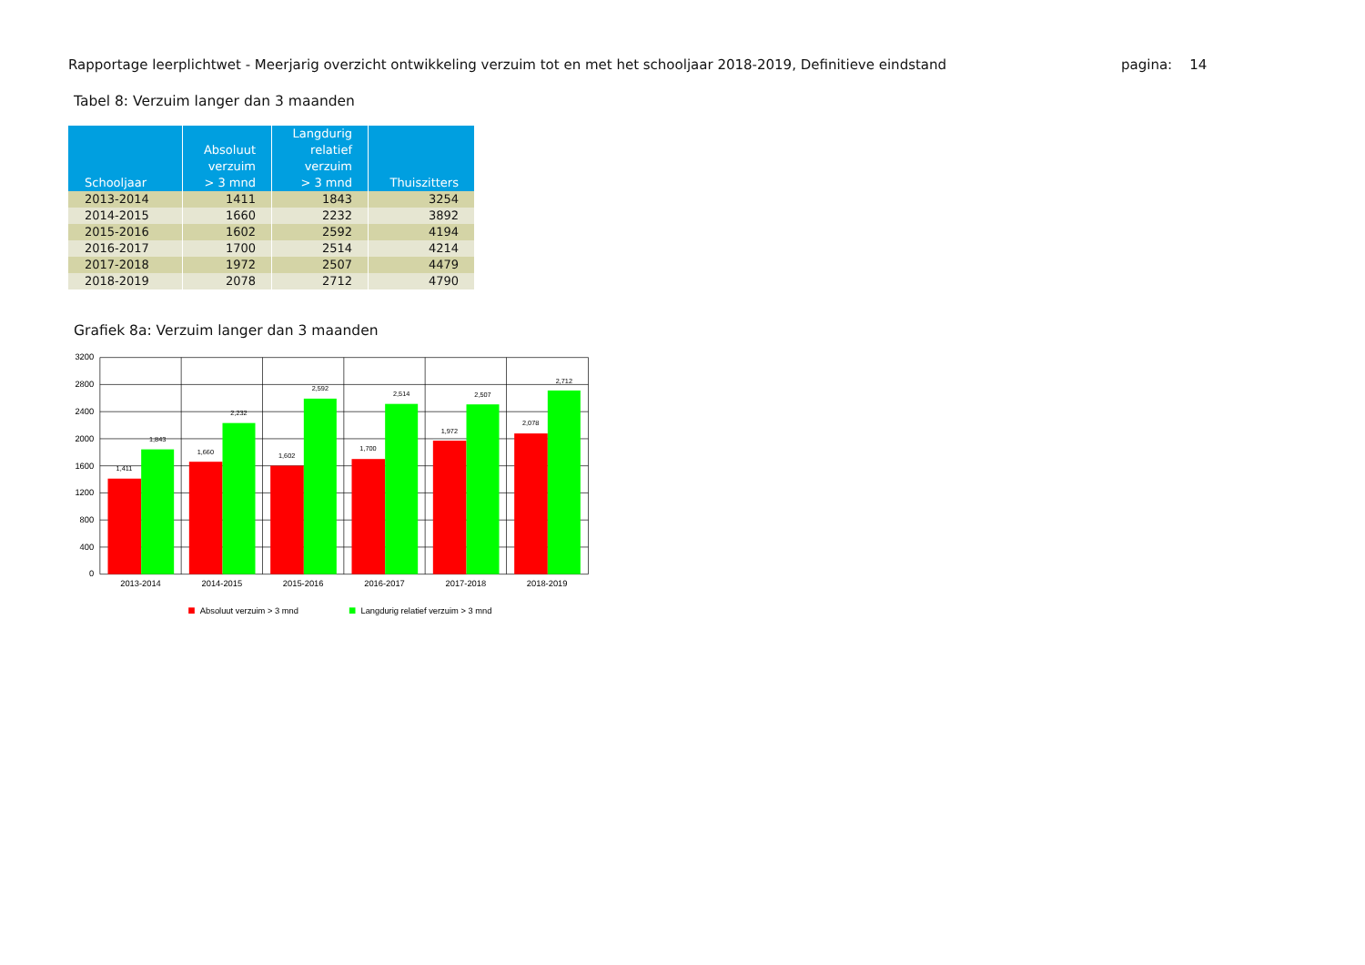Rapportage leerplichtwet - Meerjarig overzicht ontwikkeling verzuim tot en met het schooljaar 2018-2019, Definitieve eindstand pagina: 14
Tabel 8: Verzuim langer dan 3 maanden
| Schooljaar | Absoluut verzuim > 3 mnd | Langdurig relatief verzuim > 3 mnd | Thuiszitters |
| --- | --- | --- | --- |
| 2013-2014 | 1411 | 1843 | 3254 |
| 2014-2015 | 1660 | 2232 | 3892 |
| 2015-2016 | 1602 | 2592 | 4194 |
| 2016-2017 | 1700 | 2514 | 4214 |
| 2017-2018 | 1972 | 2507 | 4479 |
| 2018-2019 | 2078 | 2712 | 4790 |
Grafiek 8a: Verzuim langer dan 3 maanden
1,411
1,843
1,660
2,232
1,602
2,592
1,700
2,514
1,972
2,507
2,078
2,712
3200
2800
2400
2000
1600
1200
800
400
0
2013-2014
2014-2015
2015-2016
2016-2017
2017-2018
2018-2019
Absoluut verzuim > 3 mnd
Langdurig relatief verzuim > 3 mnd